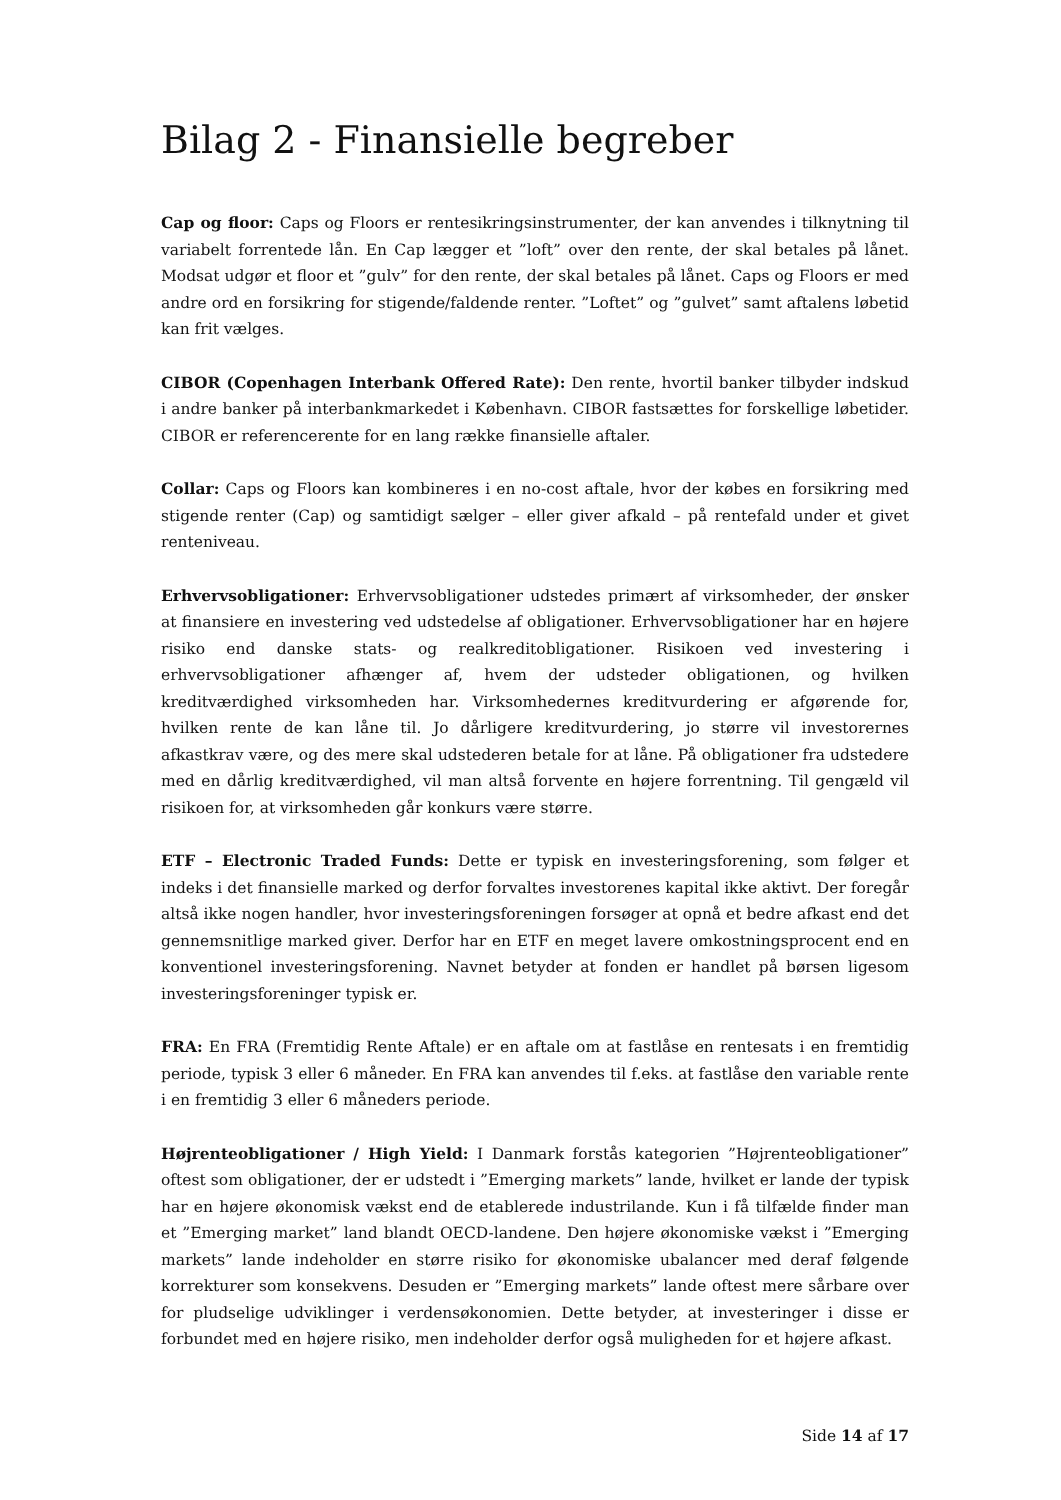Bilag 2 - Finansielle begreber
Cap og floor: Caps og Floors er rentesikringsinstrumenter, der kan anvendes i tilknytning til variabelt forrentede lån. En Cap lægger et ”loft” over den rente, der skal betales på lånet. Modsat udgør et floor et ”gulv” for den rente, der skal betales på lånet. Caps og Floors er med andre ord en forsikring for stigende/faldende renter. ”Loftet” og ”gulvet” samt aftalens løbetid kan frit vælges.
CIBOR (Copenhagen Interbank Offered Rate): Den rente, hvortil banker tilbyder indskud i andre banker på interbankmarkedet i København. CIBOR fastsættes for forskellige løbetider. CIBOR er referencerente for en lang række finansielle aftaler.
Collar: Caps og Floors kan kombineres i en no-cost aftale, hvor der købes en forsikring med stigende renter (Cap) og samtidigt sælger – eller giver afkald – på rentefald under et givet renteniveau.
Erhvervsobligationer: Erhvervsobligationer udstedes primært af virksomheder, der ønsker at finansiere en investering ved udstedelse af obligationer. Erhvervsobligationer har en højere risiko end danske stats- og realkreditobligationer. Risikoen ved investering i erhvervsobligationer afhænger af, hvem der udsteder obligationen, og hvilken kreditværdighed virksomheden har. Virksomhedernes kreditvurdering er afgørende for, hvilken rente de kan låne til. Jo dårligere kreditvurdering, jo større vil investorernes afkastkrav være, og des mere skal udstederen betale for at låne. På obligationer fra udstedere med en dårlig kreditværdighed, vil man altså forvente en højere forrentning. Til gengæld vil risikoen for, at virksomheden går konkurs være større.
ETF – Electronic Traded Funds: Dette er typisk en investeringsforening, som følger et indeks i det finansielle marked og derfor forvaltes investorenes kapital ikke aktivt. Der foregår altså ikke nogen handler, hvor investeringsforeningen forsøger at opnå et bedre afkast end det gennemsnitlige marked giver. Derfor har en ETF en meget lavere omkostningsprocent end en konventionel investeringsforening. Navnet betyder at fonden er handlet på børsen ligesom investeringsforeninger typisk er.
FRA: En FRA (Fremtidig Rente Aftale) er en aftale om at fastlåse en rentesats i en fremtidig periode, typisk 3 eller 6 måneder. En FRA kan anvendes til f.eks. at fastlåse den variable rente i en fremtidig 3 eller 6 måneders periode.
Højrenteobligationer / High Yield: I Danmark forstås kategorien ”Højrenteobligationer” oftest som obligationer, der er udstedt i ”Emerging markets” lande, hvilket er lande der typisk har en højere økonomisk vækst end de etablerede industrilande. Kun i få tilfælde finder man et ”Emerging market” land blandt OECD-landene. Den højere økonomiske vækst i ”Emerging markets” lande indeholder en større risiko for økonomiske ubalancer med deraf følgende korrekturer som konsekvens. Desuden er ”Emerging markets” lande oftest mere sårbare over for pludselige udviklinger i verdensøkonomien. Dette betyder, at investeringer i disse er forbundet med en højere risiko, men indeholder derfor også muligheden for et højere afkast.
Side 14 af 17